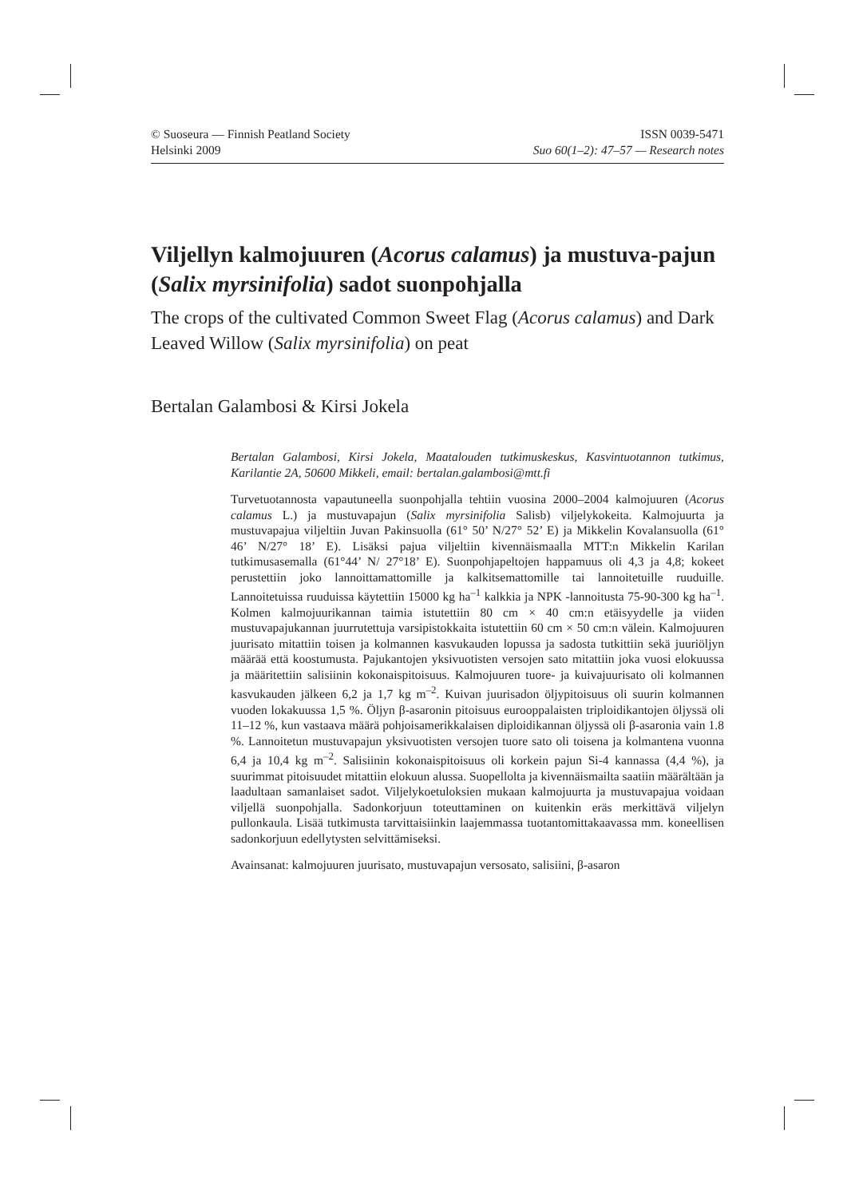© Suoseura — Finnish Peatland Society
Helsinki 2009
ISSN 0039-5471
Suo 60(1–2): 47–57 — Research notes
Viljellyn kalmojuuren (Acorus calamus) ja mustuva-pajun (Salix myrsinifolia) sadot suonpohjalla
The crops of the cultivated Common Sweet Flag (Acorus calamus) and Dark Leaved Willow (Salix myrsinifolia) on peat
Bertalan Galambosi & Kirsi Jokela
Bertalan Galambosi, Kirsi Jokela, Maatalouden tutkimuskeskus, Kasvintuotannon tutkimus, Karilantie 2A, 50600 Mikkeli, email: bertalan.galambosi@mtt.fi
Turvetuotannosta vapautuneella suonpohjalla tehtiin vuosina 2000–2004 kalmojuuren (Acorus calamus L.) ja mustuvapajun (Salix myrsinifolia Salisb) viljelykokeita. Kalmojuurta ja mustuvapajua viljeltiin Juvan Pakinsuolla (61° 50’ N/27° 52’ E) ja Mikkelin Kovalansuolla (61° 46’ N/27° 18’ E). Lisäksi pajua viljeltiin kivennäismaalla MTT:n Mikkelin Karilan tutkimusasemalla (61°44’ N/ 27°18’ E). Suonpohjapeltojen happamuus oli 4,3 ja 4,8; kokeet perustettiin joko lannoittamattomille ja kalkitsemattomille tai lannoitetuille ruuduille. Lannoitetuissa ruuduissa käytettiin 15000 kg ha<sup>–1</sup> kalkkia ja NPK -lannoitusta 75-90-300 kg ha<sup>–1</sup>. Kolmen kalmojuurikannan taimia istutettiin 80 cm × 40 cm:n etäisyydelle ja viiden mustuvapajukannan juurrutettuja varsipistokkaita istutettiin 60 cm × 50 cm:n välein. Kalmojuuren juurisato mitattiin toisen ja kolmannen kasvukauden lopussa ja sadosta tutkittiin sekä juuriöljyn määrää että koostumusta. Pajukantojen yksivuotisten versojen sato mitattiin joka vuosi elokuussa ja määritettiin salisiinin kokonaispitoisuus. Kalmojuuren tuore- ja kuivajuurisato oli kolmannen kasvukauden jälkeen 6,2 ja 1,7 kg m<sup>–2</sup>. Kuivan juurisadon öljypitoisuus oli suurin kolmannen vuoden lokakuussa 1,5 %. Öljyn β-asaronin pitoisuus eurooppalaisten triploidikantojen öljyssä oli 11–12 %, kun vastaava määrä pohjoisamerikkalaisen diploidikannan öljyssä oli β-asaronia vain 1.8 %. Lannoitetun mustuvapajun yksivuotisten versojen tuore sato oli toisena ja kolmantena vuonna 6,4 ja 10,4 kg m<sup>–2</sup>. Salisiinin kokonaispitoisuus oli korkein pajun Si-4 kannassa (4,4 %), ja suurimmat pitoisuudet mitattiin elokuun alussa. Suopellolta ja kivennäismailta saatiin määrältään ja laadultaan samanlaiset sadot. Viljelykoetuloksien mukaan kalmojuurta ja mustuvapajua voidaan viljellä suonpohjalla. Sadonkorjuun toteuttaminen on kuitenkin eräs merkittävä viljelyn pullonkaula. Lisää tutkimusta tarvittaisiinkin laajemmassa tuotantomittakaavassa mm. koneellisen sadonkorjuun edellytysten selvittämiseksi.
Avainsanat: kalmojuuren juurisato, mustuvapajun versosato, salisiini, β-asaron